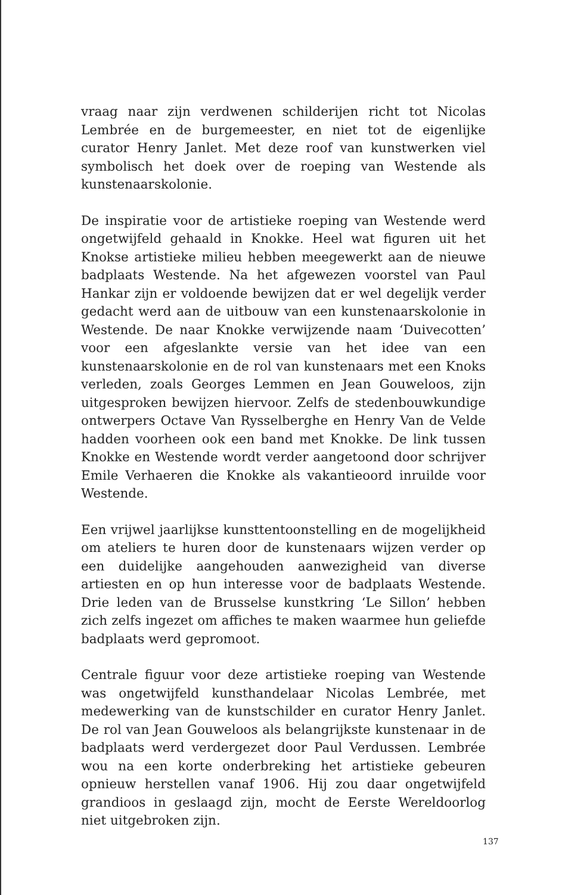vraag naar zijn verdwenen schilderijen richt tot Nicolas Lembrée en de burgemeester, en niet tot de eigenlijke curator Henry Janlet. Met deze roof van kunstwerken viel symbolisch het doek over de roeping van Westende als kunstenaarskolonie.
De inspiratie voor de artistieke roeping van Westende werd ongetwijfeld gehaald in Knokke. Heel wat figuren uit het Knokse artistieke milieu hebben meegewerkt aan de nieuwe badplaats Westende. Na het afgewezen voorstel van Paul Hankar zijn er voldoende bewijzen dat er wel degelijk verder gedacht werd aan de uitbouw van een kunstenaarskolonie in Westende. De naar Knokke verwijzende naam ‘Duivecotten’ voor een afgeslankte versie van het idee van een kunstenaarskolonie en de rol van kunstenaars met een Knoks verleden, zoals Georges Lemmen en Jean Gouweloos, zijn uitgesproken bewijzen hiervoor. Zelfs de stedenbouwkundige ontwerpers Octave Van Rysselberghe en Henry Van de Velde hadden voorheen ook een band met Knokke. De link tussen Knokke en Westende wordt verder aangetoond door schrijver Emile Verhaeren die Knokke als vakantieoord inruilde voor Westende.
Een vrijwel jaarlijkse kunsttentoonstelling en de mogelijkheid om ateliers te huren door de kunstenaars wijzen verder op een duidelijke aangehouden aanwezigheid van diverse artiesten en op hun interesse voor de badplaats Westende. Drie leden van de Brusselse kunstkring ‘Le Sillon’ hebben zich zelfs ingezet om affiches te maken waarmee hun geliefde badplaats werd gepromoot.
Centrale figuur voor deze artistieke roeping van Westende was ongetwijfeld kunsthandelaar Nicolas Lembrée, met medewerking van de kunstschilder en curator Henry Janlet. De rol van Jean Gouweloos als belangrijkste kunstenaar in de badplaats werd verdergezet door Paul Verdussen. Lembrée wou na een korte onderbreking het artistieke gebeuren opnieuw herstellen vanaf 1906. Hij zou daar ongetwijfeld grandioos in geslaagd zijn, mocht de Eerste Wereldoorlog niet uitgebroken zijn.
137